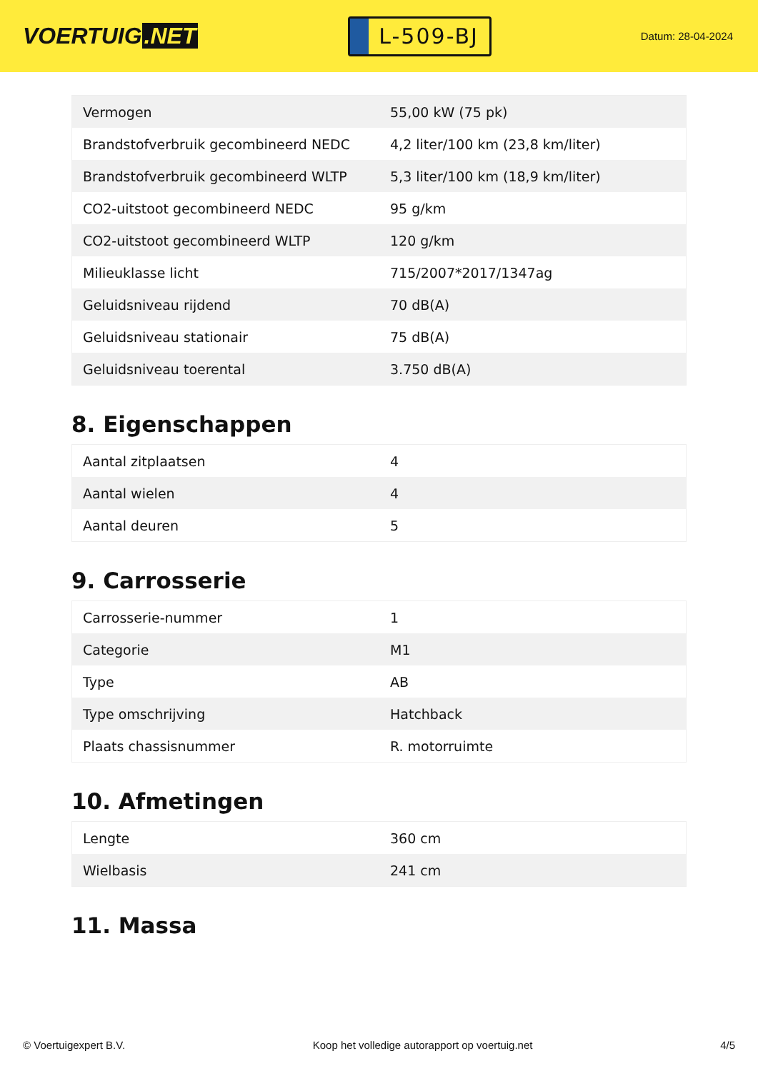VOERTUIG.NET
L-509-BJ
Datum: 28-04-2024
| Vermogen | 55,00 kW (75 pk) |
| Brandstofverbruik gecombineerd NEDC | 4,2 liter/100 km (23,8 km/liter) |
| Brandstofverbruik gecombineerd WLTP | 5,3 liter/100 km (18,9 km/liter) |
| CO2-uitstoot gecombineerd NEDC | 95 g/km |
| CO2-uitstoot gecombineerd WLTP | 120 g/km |
| Milieuklasse licht | 715/2007*2017/1347ag |
| Geluidsniveau rijdend | 70 dB(A) |
| Geluidsniveau stationair | 75 dB(A) |
| Geluidsniveau toerental | 3.750 dB(A) |
8. Eigenschappen
| Aantal zitplaatsen | 4 |
| Aantal wielen | 4 |
| Aantal deuren | 5 |
9. Carrosserie
| Carrosserie-nummer | 1 |
| Categorie | M1 |
| Type | AB |
| Type omschrijving | Hatchback |
| Plaats chassisnummer | R. motorruimte |
10. Afmetingen
| Lengte | 360 cm |
| Wielbasis | 241 cm |
11. Massa
© Voertuigexpert B.V. Koop het volledige autorapport op voertuig.net 4/5